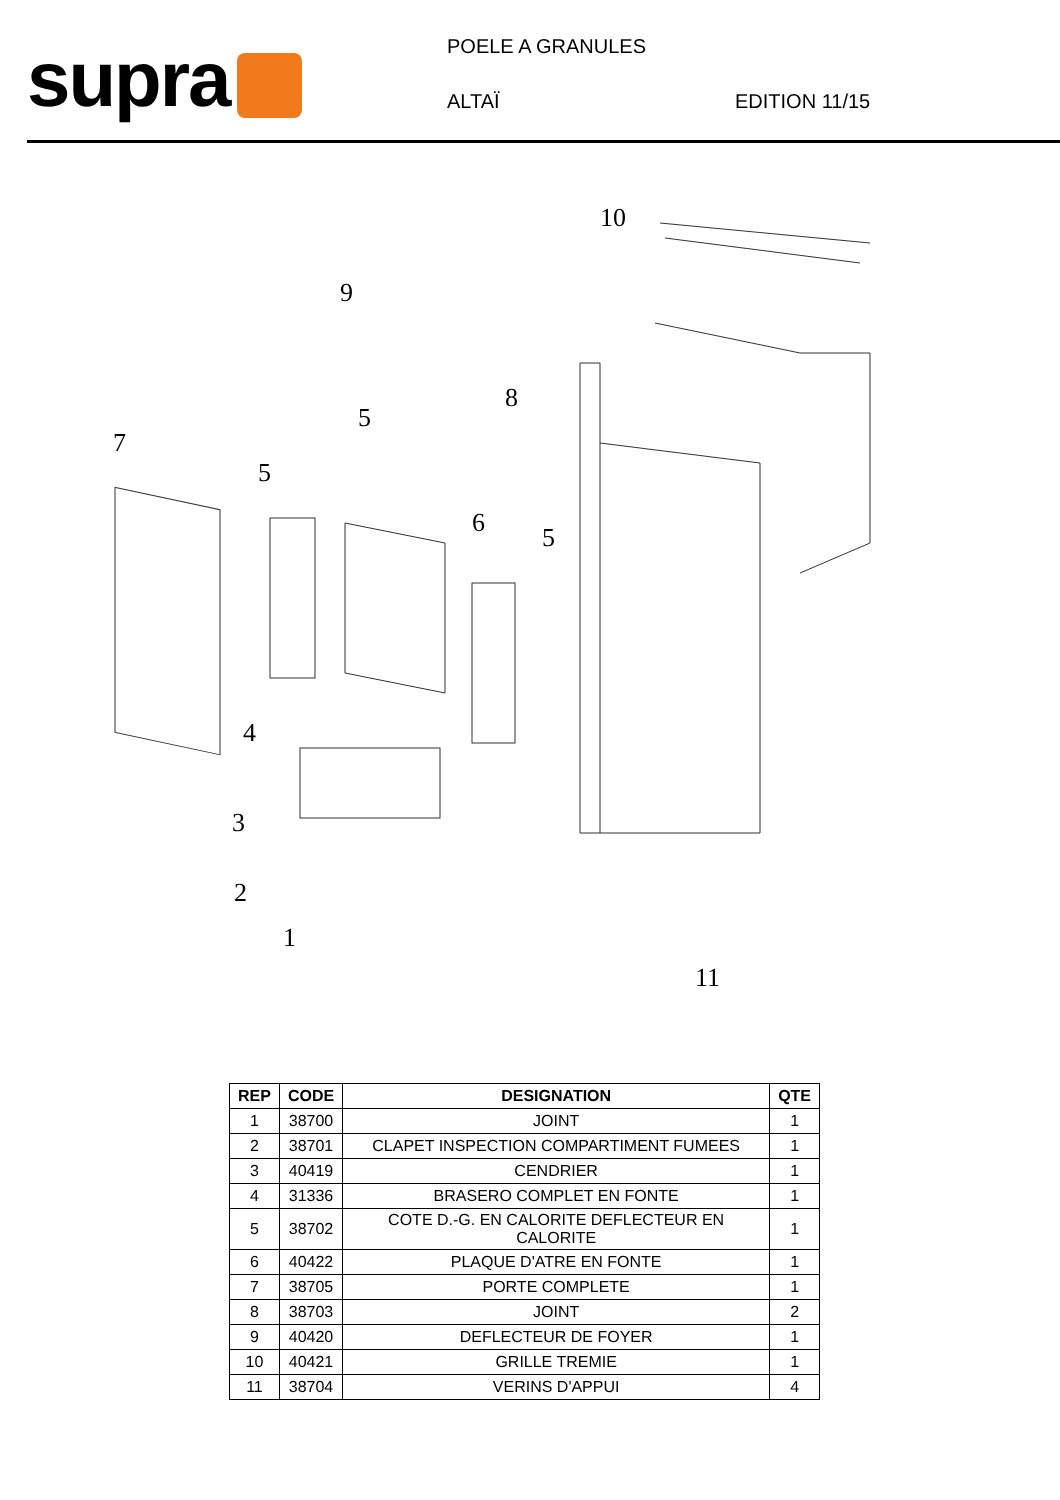supra
POELE A GRANULES
ALTAÏ EDITION 11/15
10
9
8
5
7
5
6 5
4
3
2
1
11
| REP | CODE | DESIGNATION | QTE |
| --- | --- | --- | --- |
| 1 | 38700 | JOINT | 1 |
| 2 | 38701 | CLAPET INSPECTION COMPARTIMENT FUMEES | 1 |
| 3 | 40419 | CENDRIER | 1 |
| 4 | 31336 | BRASERO COMPLET EN FONTE | 1 |
| 5 | 38702 | COTE D.-G. EN CALORITE DEFLECTEUR EN CALORITE | 1 |
| 6 | 40422 | PLAQUE D'ATRE EN FONTE | 1 |
| 7 | 38705 | PORTE COMPLETE | 1 |
| 8 | 38703 | JOINT | 2 |
| 9 | 40420 | DEFLECTEUR DE FOYER | 1 |
| 10 | 40421 | GRILLE TREMIE | 1 |
| 11 | 38704 | VERINS D'APPUI | 4 |